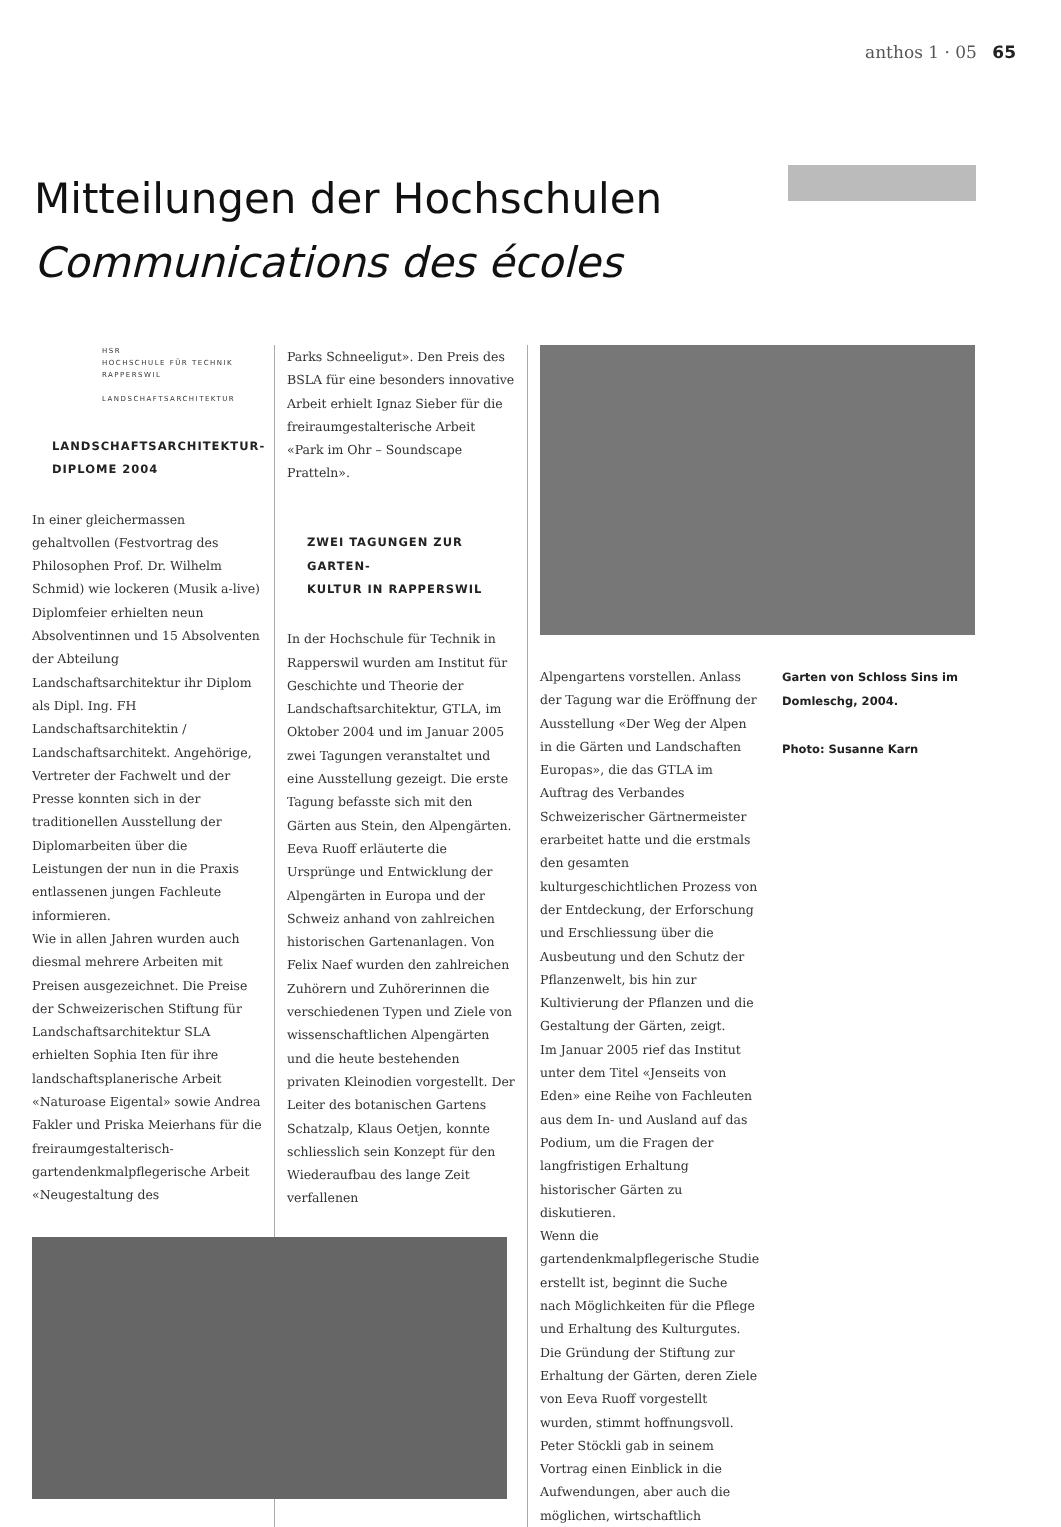anthos 1 · 05 65
Mitteilungen der Hochschulen
Communications des écoles
HSR
HOCHSCHULE FÜR TECHNIK
RAPPERSWIL
LANDSCHAFTSARCHITEKTUR
LANDSCHAFTSARCHITEKTUR-
DIPLOME 2004
In einer gleichermassen gehaltvollen (Festvortrag des Philosophen Prof. Dr. Wilhelm Schmid) wie lockeren (Musik a-live) Diplomfeier erhielten neun Absolventinnen und 15 Absolventen der Abteilung Landschaftsarchitektur ihr Diplom als Dipl. Ing. FH Landschaftsarchitektin / Landschaftsarchitekt. Angehörige, Vertreter der Fachwelt und der Presse konnten sich in der traditionellen Ausstellung der Diplomarbeiten über die Leistungen der nun in die Praxis entlassenen jungen Fachleute informieren.
Wie in allen Jahren wurden auch diesmal mehrere Arbeiten mit Preisen ausgezeichnet. Die Preise der Schweizerischen Stiftung für Landschaftsarchitektur SLA erhielten Sophia Iten für ihre landschaftsplanerische Arbeit «Naturoase Eigental» sowie Andrea Fakler und Priska Meierhans für die freiraumgestalterisch-gartendenkmalpflegerische Arbeit «Neugestaltung des
Parks Schneeligut». Den Preis des BSLA für eine besonders innovative Arbeit erhielt Ignaz Sieber für die freiraumgestalterische Arbeit «Park im Ohr – Soundscape Pratteln».
ZWEI TAGUNGEN ZUR GARTEN-
KULTUR IN RAPPERSWIL
In der Hochschule für Technik in Rapperswil wurden am Institut für Geschichte und Theorie der Landschaftsarchitektur, GTLA, im Oktober 2004 und im Januar 2005 zwei Tagungen veranstaltet und eine Ausstellung gezeigt. Die erste Tagung befasste sich mit den Gärten aus Stein, den Alpengärten. Eeva Ruoff erläuterte die Ursprünge und Entwicklung der Alpengärten in Europa und der Schweiz anhand von zahlreichen historischen Gartenanlagen. Von Felix Naef wurden den zahlreichen Zuhörern und Zuhörerinnen die verschiedenen Typen und Ziele von wissenschaftlichen Alpengärten und die heute bestehenden privaten Kleinodien vorgestellt. Der Leiter des botanischen Gartens Schatzalp, Klaus Oetjen, konnte schliesslich sein Konzept für den Wiederaufbau des lange Zeit verfallenen
Alpengartens vorstellen. Anlass der Tagung war die Eröffnung der Ausstellung «Der Weg der Alpen in die Gärten und Landschaften Europas», die das GTLA im Auftrag des Verbandes Schweizerischer Gärtnermeister erarbeitet hatte und die erstmals den gesamten kulturgeschichtlichen Prozess von der Entdeckung, der Erforschung und Erschliessung über die Ausbeutung und den Schutz der Pflanzenwelt, bis hin zur Kultivierung der Pflanzen und die Gestaltung der Gärten, zeigt.
Im Januar 2005 rief das Institut unter dem Titel «Jenseits von Eden» eine Reihe von Fachleuten aus dem In- und Ausland auf das Podium, um die Fragen der langfristigen Erhaltung historischer Gärten zu diskutieren.
Wenn die gartendenkmalpflegerische Studie erstellt ist, beginnt die Suche nach Möglichkeiten für die Pflege und Erhaltung des Kulturgutes. Die Gründung der Stiftung zur Erhaltung der Gärten, deren Ziele von Eeva Ruoff vorgestellt wurden, stimmt hoffnungsvoll. Peter Stöckli gab in seinem Vortrag einen Einblick in die Aufwendungen, aber auch die möglichen, wirtschaftlich
Garten von Schloss Sins im Domleschg, 2004.
Photo: Susanne Karn